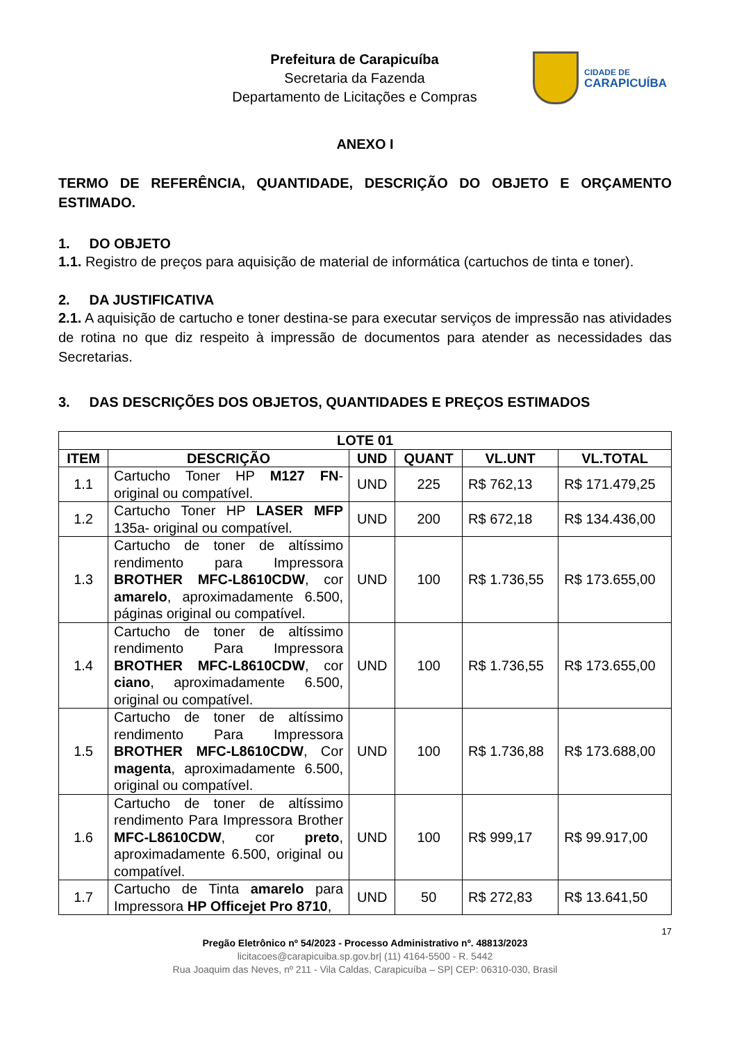Prefeitura de Carapicuíba
Secretaria da Fazenda
Departamento de Licitações e Compras
CIDADE DE
CARAPICUÍBA
ANEXO I
TERMO DE REFERÊNCIA, QUANTIDADE, DESCRIÇÃO DO OBJETO E ORÇAMENTO ESTIMADO.
1. DO OBJETO
1.1. Registro de preços para aquisição de material de informática (cartuchos de tinta e toner).
2. DA JUSTIFICATIVA
2.1. A aquisição de cartucho e toner destina-se para executar serviços de impressão nas atividades de rotina no que diz respeito à impressão de documentos para atender as necessidades das Secretarias.
3. DAS DESCRIÇÕES DOS OBJETOS, QUANTIDADES E PREÇOS ESTIMADOS
| LOTE 01 | | | | | |
| --- | --- | --- | --- | --- | --- |
| ITEM | DESCRIÇÃO | UND | QUANT | VL.UNT | VL.TOTAL |
| 1.1 | Cartucho Toner HP M127 FN - original ou compatível. | UND | 225 | R$ 762,13 | R$ 171.479,25 |
| 1.2 | Cartucho Toner HP LASER MFP 135a- original ou compatível. | UND | 200 | R$ 672,18 | R$ 134.436,00 |
| 1.3 | Cartucho de toner de altíssimo rendimento para Impressora BROTHER MFC-L8610CDW , cor amarelo , aproximadamente 6.500, páginas original ou compatível. | UND | 100 | R$ 1.736,55 | R$ 173.655,00 |
| 1.4 | Cartucho de toner de altíssimo rendimento Para Impressora BROTHER MFC-L8610CDW , cor ciano , aproximadamente 6.500, original ou compatível. | UND | 100 | R$ 1.736,55 | R$ 173.655,00 |
| 1.5 | Cartucho de toner de altíssimo rendimento Para Impressora BROTHER MFC-L8610CDW , Cor magenta , aproximadamente 6.500, original ou compatível. | UND | 100 | R$ 1.736,88 | R$ 173.688,00 |
| 1.6 | Cartucho de toner de altíssimo rendimento Para Impressora Brother MFC-L8610CDW , cor preto , aproximadamente 6.500, original ou compatível. | UND | 100 | R$ 999,17 | R$ 99.917,00 |
| 1.7 | Cartucho de Tinta amarelo para Impressora HP Officejet Pro 8710 , | UND | 50 | R$ 272,83 | R$ 13.641,50 |
17
Pregão Eletrônico nº 54/2023 - Processo Administrativo nº. 48813/2023
licitacoes@carapicuiba.sp.gov.br| (11) 4164-5500 - R. 5442
Rua Joaquim das Neves, nº 211 - Vila Caldas, Carapicuíba – SP| CEP: 06310-030, Brasil